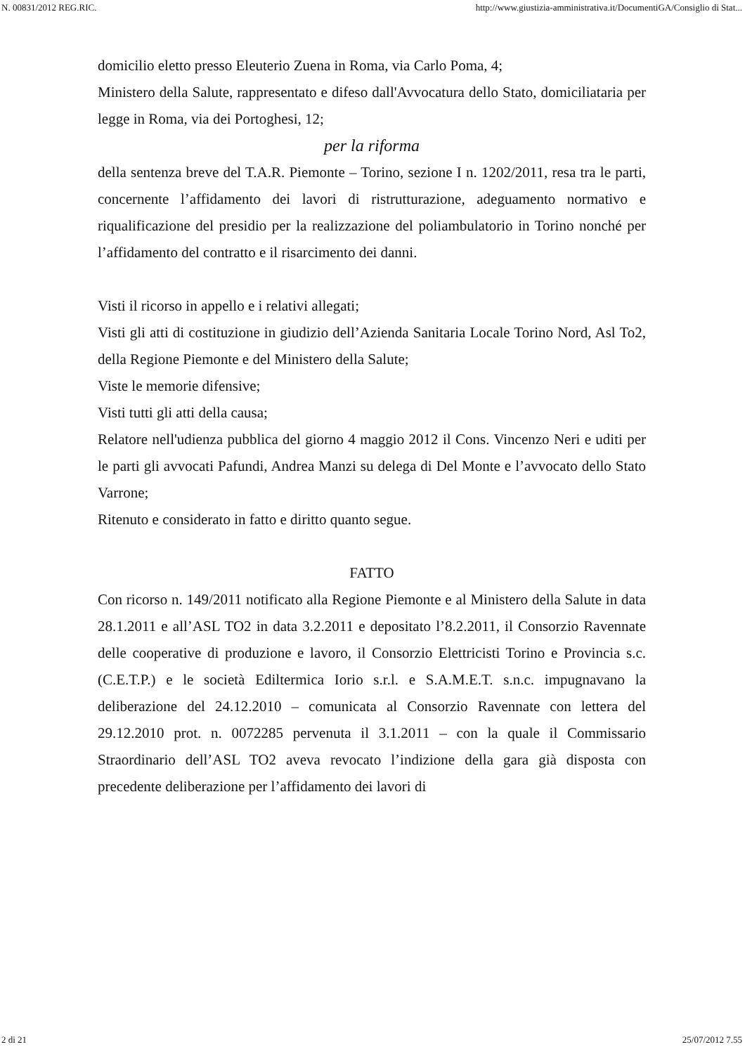N. 00831/2012 REG.RIC. http://www.giustizia-amministrativa.it/DocumentiGA/Consiglio di Stat...
domicilio eletto presso Eleuterio Zuena in Roma, via Carlo Poma, 4;
Ministero della Salute, rappresentato e difeso dall'Avvocatura dello Stato, domiciliataria per legge in Roma, via dei Portoghesi, 12;
per la riforma
della sentenza breve del T.A.R. Piemonte – Torino, sezione I n. 1202/2011, resa tra le parti, concernente l’affidamento dei lavori di ristrutturazione, adeguamento normativo e riqualificazione del presidio per la realizzazione del poliambulatorio in Torino nonché per l’affidamento del contratto e il risarcimento dei danni.
Visti il ricorso in appello e i relativi allegati;
Visti gli atti di costituzione in giudizio dell’Azienda Sanitaria Locale Torino Nord, Asl To2, della Regione Piemonte e del Ministero della Salute;
Viste le memorie difensive;
Visti tutti gli atti della causa;
Relatore nell'udienza pubblica del giorno 4 maggio 2012 il Cons. Vincenzo Neri e uditi per le parti gli avvocati Pafundi, Andrea Manzi su delega di Del Monte e l’avvocato dello Stato Varrone;
Ritenuto e considerato in fatto e diritto quanto segue.
FATTO
Con ricorso n. 149/2011 notificato alla Regione Piemonte e al Ministero della Salute in data 28.1.2011 e all’ASL TO2 in data 3.2.2011 e depositato l’8.2.2011, il Consorzio Ravennate delle cooperative di produzione e lavoro, il Consorzio Elettricisti Torino e Provincia s.c. (C.E.T.P.) e le società Ediltermica Iorio s.r.l. e S.A.M.E.T. s.n.c. impugnavano la deliberazione del 24.12.2010 – comunicata al Consorzio Ravennate con lettera del 29.12.2010 prot. n. 0072285 pervenuta il 3.1.2011 – con la quale il Commissario Straordinario dell’ASL TO2 aveva revocato l’indizione della gara già disposta con precedente deliberazione per l’affidamento dei lavori di
2 di 21 25/07/2012 7.55